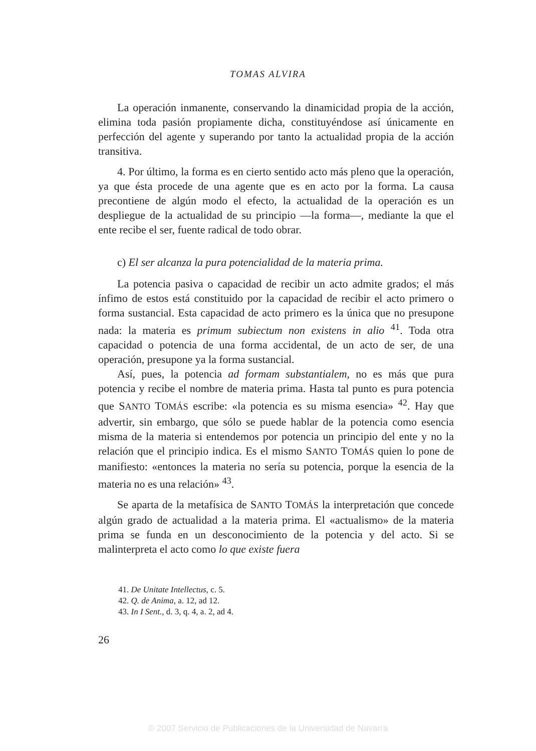TOMAS ALVIRA
La operación inmanente, conservando la dinamicidad propia de la acción, elimina toda pasión propiamente dicha, constituyéndose así únicamente en perfección del agente y superando por tanto la actualidad propia de la acción transitiva.
4. Por último, la forma es en cierto sentido acto más pleno que la operación, ya que ésta procede de una agente que es en acto por la forma. La causa precontiene de algún modo el efecto, la actualidad de la operación es un despliegue de la actualidad de su principio —la forma—, mediante la que el ente recibe el ser, fuente radical de todo obrar.
c) El ser alcanza la pura potencialidad de la materia prima.
La potencia pasiva o capacidad de recibir un acto admite grados; el más ínfimo de estos está constituido por la capacidad de recibir el acto primero o forma sustancial. Esta capacidad de acto primero es la única que no presupone nada: la materia es primum subiectum non existens in alio <sup>41</sup>. Toda otra capacidad o potencia de una forma accidental, de un acto de ser, de una operación, presupone ya la forma sustancial.
Así, pues, la potencia ad formam substantialem, no es más que pura potencia y recibe el nombre de materia prima. Hasta tal punto es pura potencia que SANTO TOMÁS escribe: «la potencia es su misma esencia» <sup>42</sup>. Hay que advertir, sin embargo, que sólo se puede hablar de la potencia como esencia misma de la materia si entendemos por potencia un principio del ente y no la relación que el principio indica. Es el mismo SANTO TOMÁS quien lo pone de manifiesto: «entonces la materia no sería su potencia, porque la esencia de la materia no es una relación» <sup>43</sup>.
Se aparta de la metafísica de SANTO TOMÁS la interpretación que concede algún grado de actualidad a la materia prima. El «actualismo» de la materia prima se funda en un desconocimiento de la potencia y del acto. Si se malinterpreta el acto como lo que existe fuera
41. De Unitate Intellectus, c. 5.
42. Q. de Anima, a. 12, ad 12.
43. In I Sent., d. 3, q. 4, a. 2, ad 4.
26
© 2007 Servicio de Publicaciones de la Universidad de Navarra